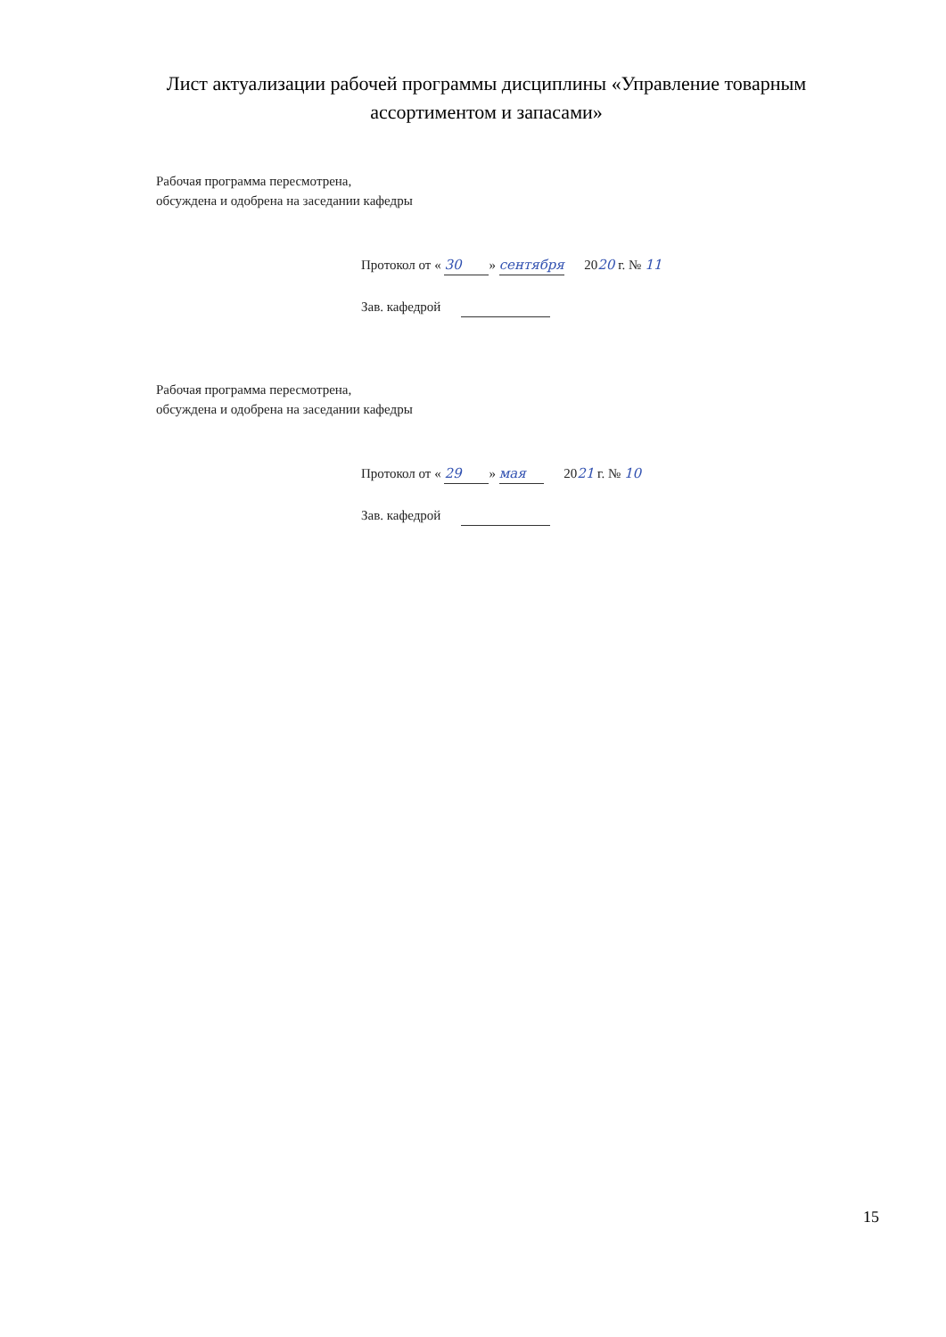Лист актуализации рабочей программы дисциплины «Управление товарным
ассортиментом и запасами»
Рабочая программа пересмотрена,
обсуждена и одобрена на заседании кафедры
Протокол от « 30 » сентября 2020 г. № 11
Зав. кафедрой
Рабочая программа пересмотрена,
обсуждена и одобрена на заседании кафедры
Протокол от « 29 » мая 2021 г. № 10
Зав. кафедрой
15